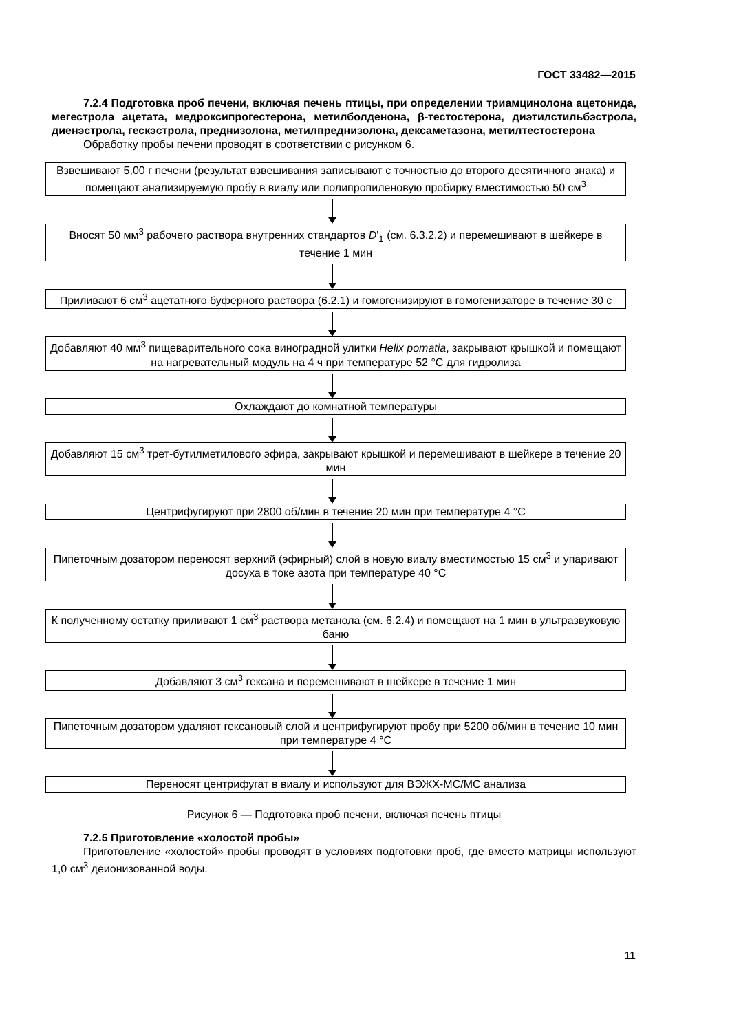ГОСТ 33482—2015
7.2.4 Подготовка проб печени, включая печень птицы, при определении триамцинолона ацетонида, мегестрола ацетата, медроксипрогестерона, метилболденона, β-тестостерона, диэтилстильбэстрола, диенэстрола, гескэстрола, преднизолона, метилпреднизолона, дексаметазона, метилтестостерона
Обработку пробы печени проводят в соответствии с рисунком 6.
Взвешивают 5,00 г печени (результат взвешивания записывают с точностью до второго десятичного знака) и помещают анализируемую пробу в виалу или полипропиленовую пробирку вместимостью 50 см<sup>3</sup>
Вносят 50 мм<sup>3</sup> рабочего раствора внутренних стандартов D'<sub>1</sub> (см. 6.3.2.2) и перемешивают в шейкере в течение 1 мин
Приливают 6 см<sup>3</sup> ацетатного буферного раствора (6.2.1) и гомогенизируют в гомогенизаторе в течение 30 с
Добавляют 40 мм<sup>3</sup> пищеварительного сока виноградной улитки Helix pomatia, закрывают крышкой и помещают на нагревательный модуль на 4 ч при температуре 52 °С для гидролиза
Охлаждают до комнатной температуры
Добавляют 15 см<sup>3</sup> трет-бутилметилового эфира, закрывают крышкой и перемешивают в шейкере в течение 20 мин
Центрифугируют при 2800 об/мин в течение 20 мин при температуре 4 °С
Пипеточным дозатором переносят верхний (эфирный) слой в новую виалу вместимостью 15 см<sup>3</sup> и упаривают досуха в токе азота при температуре 40 °С
К полученному остатку приливают 1 см<sup>3</sup> раствора метанола (см. 6.2.4) и помещают на 1 мин в ультразвуковую баню
Добавляют 3 см<sup>3</sup> гексана и перемешивают в шейкере в течение 1 мин
Пипеточным дозатором удаляют гексановый слой и центрифугируют пробу при 5200 об/мин в течение 10 мин при температуре 4 °С
Переносят центрифугат в виалу и используют для ВЭЖХ-МС/МС анализа
Рисунок 6 — Подготовка проб печени, включая печень птицы
7.2.5 Приготовление «холостой пробы»
Приготовление «холостой» пробы проводят в условиях подготовки проб, где вместо матрицы используют 1,0 см<sup>3</sup> деионизованной воды.
11